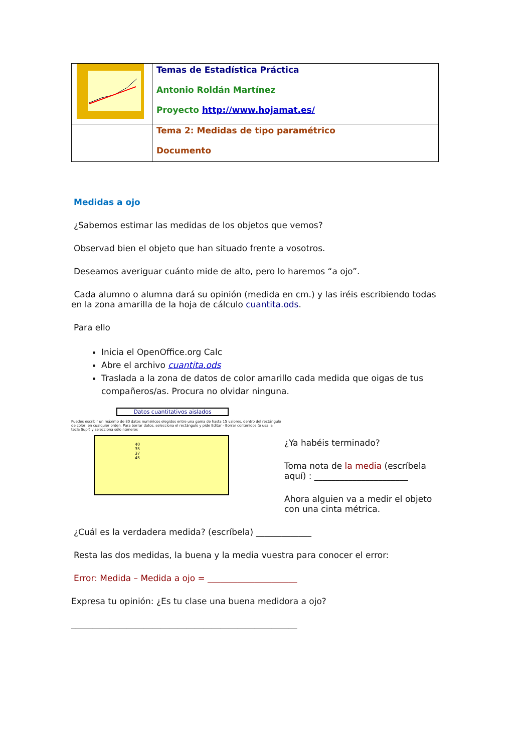| | Temas de Estadística Práctica Antonio Roldán Martínez Proyecto http://www.hojamat.es/ |
| | Tema 2: Medidas de tipo paramétrico Documento |
Medidas a ojo
¿Sabemos estimar las medidas de los objetos que vemos?
Observad bien el objeto que han situado frente a vosotros.
Deseamos averiguar cuánto mide de alto, pero lo haremos “a ojo”.
Cada alumno o alumna dará su opinión (medida en cm.) y las iréis escribiendo todas en la zona amarilla de la hoja de cálculo cuantita.ods.
Para ello
Inicia el OpenOffice.org Calc
Abre el archivo cuantita.ods
Traslada a la zona de datos de color amarillo cada medida que oigas de tus compañeros/as. Procura no olvidar ninguna.
Datos cuantitativos aislados
Puedes escribir un máximo de 80 datos numéricos elegidos entre una gama de hasta 15 valores, dentro del rectángulo de color, en cualquier orden. Para borrar datos, selecciona el rectángulo y pide Editar - Borrar contenidos (o usa la tecla Supr) y selecciona sólo números
40
35
37
45
¿Ya habéis terminado?
Toma nota de la media (escríbela aquí) : ______________________
Ahora alguien va a medir el objeto con una cinta métrica.
¿Cuál es la verdadera medida? (escríbela) _____________
Resta las dos medidas, la buena y la media vuestra para conocer el error:
Error: Medida – Medida a ojo = _____________________
Expresa tu opinión: ¿Es tu clase una buena medidora a ojo?
_____________________________________________________